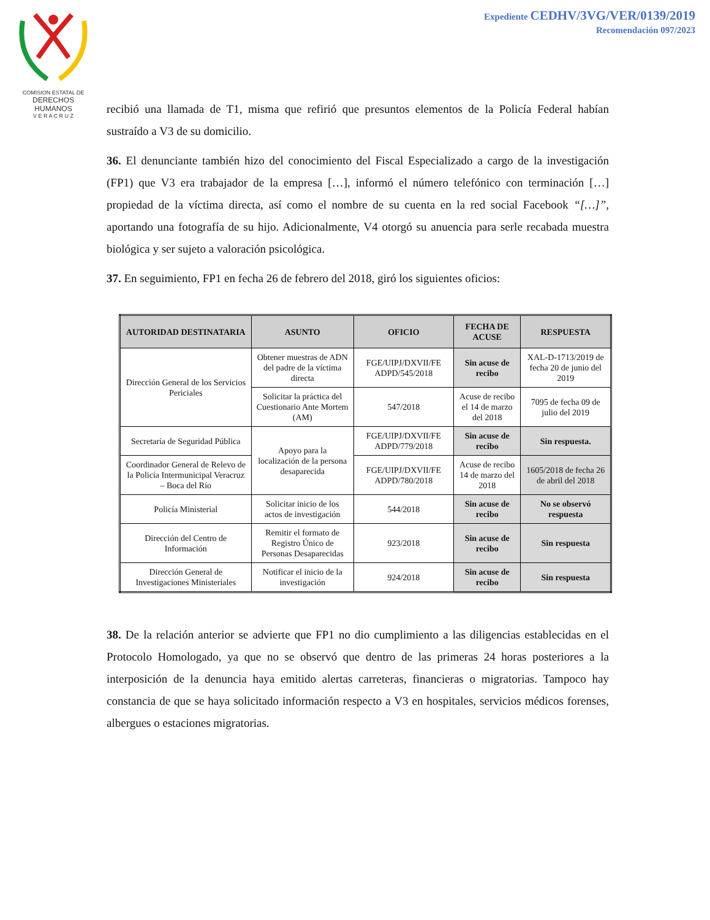COMISION ESTATAL DE
DERECHOS HUMANOS
V E R A C R U Z
Expediente CEDHV/3VG/VER/0139/2019
Recomendación 097/2023
recibió una llamada de T1, misma que refirió que presuntos elementos de la Policía Federal habían sustraído a V3 de su domicilio.
36. El denunciante también hizo del conocimiento del Fiscal Especializado a cargo de la investigación (FP1) que V3 era trabajador de la empresa […], informó el número telefónico con terminación […] propiedad de la víctima directa, así como el nombre de su cuenta en la red social Facebook “[…]”, aportando una fotografía de su hijo. Adicionalmente, V4 otorgó su anuencia para serle recabada muestra biológica y ser sujeto a valoración psicológica.
37. En seguimiento, FP1 en fecha 26 de febrero del 2018, giró los siguientes oficios:
| AUTORIDAD DESTINATARIA | ASUNTO | OFICIO | FECHA DE ACUSE | RESPUESTA |
| --- | --- | --- | --- | --- |
| Dirección General de los Servicios Periciales | Obtener muestras de ADN del padre de la víctima directa | FGE/UIPJ/DXVII/FE ADPD/545/2018 | Sin acuse de recibo | XAL-D-1713/2019 de fecha 20 de junio del 2019 |
| | Solicitar la práctica del Cuestionario Ante Mortem (AM) | 547/2018 | Acuse de recibo el 14 de marzo del 2018 | 7095 de fecha 09 de julio del 2019 |
| Secretaría de Seguridad Pública | Apoyo para la localización de la persona desaparecida | FGE/UIPJ/DXVII/FE ADPD/779/2018 | Sin acuse de recibo | Sin respuesta. |
| Coordinador General de Relevo de la Policía Intermunicipal Veracruz – Boca del Río | | FGE/UIPJ/DXVII/FE ADPD/780/2018 | Acuse de recibo 14 de marzo del 2018 | 1605/2018 de fecha 26 de abril del 2018 |
| Policía Ministerial | Solicitar inicio de los actos de investigación | 544/2018 | Sin acuse de recibo | No se observó respuesta |
| Dirección del Centro de Información | Remitir el formato de Registro Único de Personas Desaparecidas | 923/2018 | Sin acuse de recibo | Sin respuesta |
| Dirección General de Investigaciones Ministeriales | Notificar el inicio de la investigación | 924/2018 | Sin acuse de recibo | Sin respuesta |
38. De la relación anterior se advierte que FP1 no dio cumplimiento a las diligencias establecidas en el Protocolo Homologado, ya que no se observó que dentro de las primeras 24 horas posteriores a la interposición de la denuncia haya emitido alertas carreteras, financieras o migratorias. Tampoco hay constancia de que se haya solicitado información respecto a V3 en hospitales, servicios médicos forenses, albergues o estaciones migratorias.